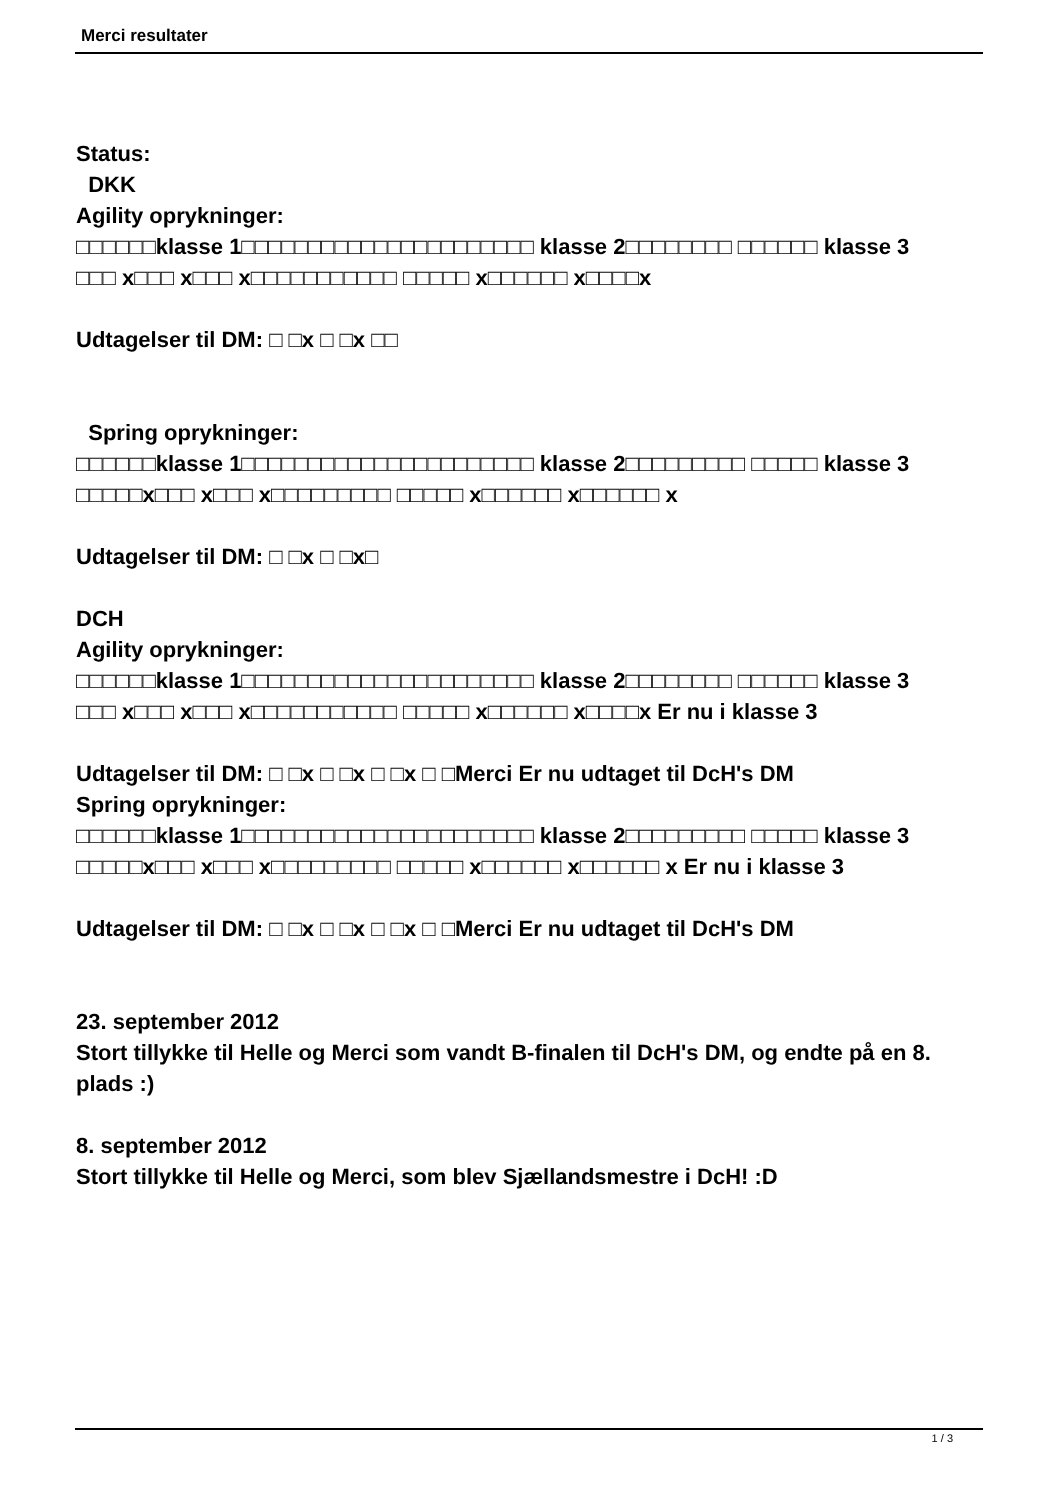Merci resultater
Status:
DKK
Agility oprykninger:
□□□□□□klasse 1□□□□□□□□□□□□□□□□□□□□□□ klasse 2□□□□□□□□ □□□□□□ klasse 3
□□□ x□□□ x□□□ x□□□□□□□□□□□ □□□□□ x□□□□□□ x□□□□x
Udtagelser til DM: □ □x □ □x □□
Spring oprykninger:
□□□□□□klasse 1□□□□□□□□□□□□□□□□□□□□□□ klasse 2□□□□□□□□□ □□□□□ klasse 3
□□□□□x□□□ x□□□ x□□□□□□□□□ □□□□□ x□□□□□□ x□□□□□□ x
Udtagelser til DM: □ □x □ □x□
DCH
Agility oprykninger:
□□□□□□klasse 1□□□□□□□□□□□□□□□□□□□□□□ klasse 2□□□□□□□□ □□□□□□ klasse 3
□□□ x□□□ x□□□ x□□□□□□□□□□□ □□□□□ x□□□□□□ x□□□□x Er nu i klasse 3
Udtagelser til DM: □ □x □ □x □ □x □ □Merci Er nu udtaget til DcH's DM
Spring oprykninger:
□□□□□□klasse 1□□□□□□□□□□□□□□□□□□□□□□ klasse 2□□□□□□□□□ □□□□□ klasse 3
□□□□□x□□□ x□□□ x□□□□□□□□□ □□□□□ x□□□□□□ x□□□□□□ x Er nu i klasse 3
Udtagelser til DM: □ □x □ □x □ □x □ □Merci Er nu udtaget til DcH's DM
23. september 2012
Stort tillykke til Helle og Merci som vandt B-finalen til DcH's DM, og endte på en 8. plads :)
8. september 2012
Stort tillykke til Helle og Merci, som blev Sjællandsmestre i DcH! :D
1 / 3